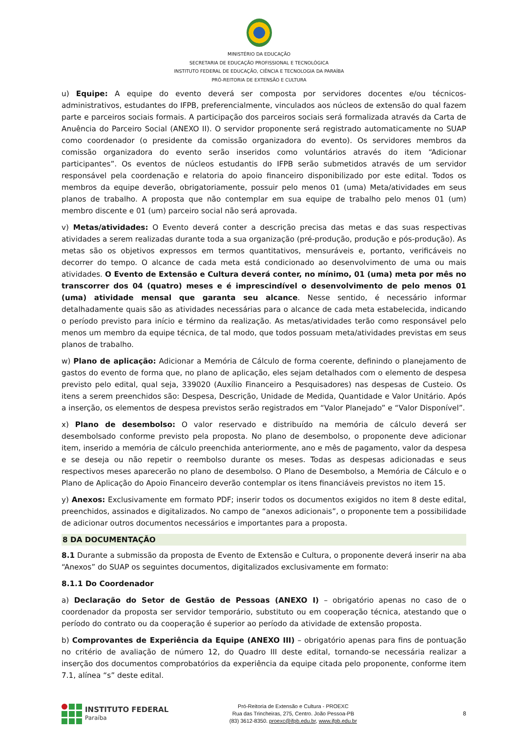MINISTÉRIO DA EDUCAÇÃO
SECRETARIA DE EDUCAÇÃO PROFISSIONAL E TECNOLÓGICA
INSTITUTO FEDERAL DE EDUCAÇÃO, CIÊNCIA E TECNOLOGIA DA PARAÍBA
PRÓ-REITORIA DE EXTENSÃO E CULTURA
u) Equipe: A equipe do evento deverá ser composta por servidores docentes e/ou técnicos-administrativos, estudantes do IFPB, preferencialmente, vinculados aos núcleos de extensão do qual fazem parte e parceiros sociais formais. A participação dos parceiros sociais será formalizada através da Carta de Anuência do Parceiro Social (ANEXO II). O servidor proponente será registrado automaticamente no SUAP como coordenador (o presidente da comissão organizadora do evento). Os servidores membros da comissão organizadora do evento serão inseridos como voluntários através do item “Adicionar participantes”. Os eventos de núcleos estudantis do IFPB serão submetidos através de um servidor responsável pela coordenação e relatoria do apoio financeiro disponibilizado por este edital. Todos os membros da equipe deverão, obrigatoriamente, possuir pelo menos 01 (uma) Meta/atividades em seus planos de trabalho. A proposta que não contemplar em sua equipe de trabalho pelo menos 01 (um) membro discente e 01 (um) parceiro social não será aprovada.
v) Metas/atividades: O Evento deverá conter a descrição precisa das metas e das suas respectivas atividades a serem realizadas durante toda a sua organização (pré-produção, produção e pós-produção). As metas são os objetivos expressos em termos quantitativos, mensuráveis e, portanto, verificáveis no decorrer do tempo. O alcance de cada meta está condicionado ao desenvolvimento de uma ou mais atividades. O Evento de Extensão e Cultura deverá conter, no mínimo, 01 (uma) meta por mês no transcorrer dos 04 (quatro) meses e é imprescindível o desenvolvimento de pelo menos 01 (uma) atividade mensal que garanta seu alcance. Nesse sentido, é necessário informar detalhadamente quais são as atividades necessárias para o alcance de cada meta estabelecida, indicando o período previsto para início e término da realização. As metas/atividades terão como responsável pelo menos um membro da equipe técnica, de tal modo, que todos possuam meta/atividades previstas em seus planos de trabalho.
w) Plano de aplicação: Adicionar a Memória de Cálculo de forma coerente, definindo o planejamento de gastos do evento de forma que, no plano de aplicação, eles sejam detalhados com o elemento de despesa previsto pelo edital, qual seja, 339020 (Auxílio Financeiro a Pesquisadores) nas despesas de Custeio. Os itens a serem preenchidos são: Despesa, Descrição, Unidade de Medida, Quantidade e Valor Unitário. Após a inserção, os elementos de despesa previstos serão registrados em “Valor Planejado” e “Valor Disponível”.
x) Plano de desembolso: O valor reservado e distribuído na memória de cálculo deverá ser desembolsado conforme previsto pela proposta. No plano de desembolso, o proponente deve adicionar item, inserido a memória de cálculo preenchida anteriormente, ano e mês de pagamento, valor da despesa e se deseja ou não repetir o reembolso durante os meses. Todas as despesas adicionadas e seus respectivos meses aparecerão no plano de desembolso. O Plano de Desembolso, a Memória de Cálculo e o Plano de Aplicação do Apoio Financeiro deverão contemplar os itens financiáveis previstos no item 15.
y) Anexos: Exclusivamente em formato PDF; inserir todos os documentos exigidos no item 8 deste edital, preenchidos, assinados e digitalizados. No campo de “anexos adicionais”, o proponente tem a possibilidade de adicionar outros documentos necessários e importantes para a proposta.
8 DA DOCUMENTAÇÃO
8.1 Durante a submissão da proposta de Evento de Extensão e Cultura, o proponente deverá inserir na aba “Anexos” do SUAP os seguintes documentos, digitalizados exclusivamente em formato:
8.1.1 Do Coordenador
a) Declaração do Setor de Gestão de Pessoas (ANEXO I) – obrigatório apenas no caso de o coordenador da proposta ser servidor temporário, substituto ou em cooperação técnica, atestando que o período do contrato ou da cooperação é superior ao período da atividade de extensão proposta.
b) Comprovantes de Experiência da Equipe (ANEXO III) – obrigatório apenas para fins de pontuação no critério de avaliação de número 12, do Quadro III deste edital, tornando-se necessária realizar a inserção dos documentos comprobatórios da experiência da equipe citada pelo proponente, conforme item 7.1, alínea “s” deste edital.
INSTITUTO FEDERAL
Paraíba
Pró-Reitoria de Extensão e Cultura - PROEXC
Rua das Trincheiras, 275, Centro. João Pessoa-PB
(83) 3612-8350. proexc@ifpb.edu.br, www.ifpb.edu.br
8